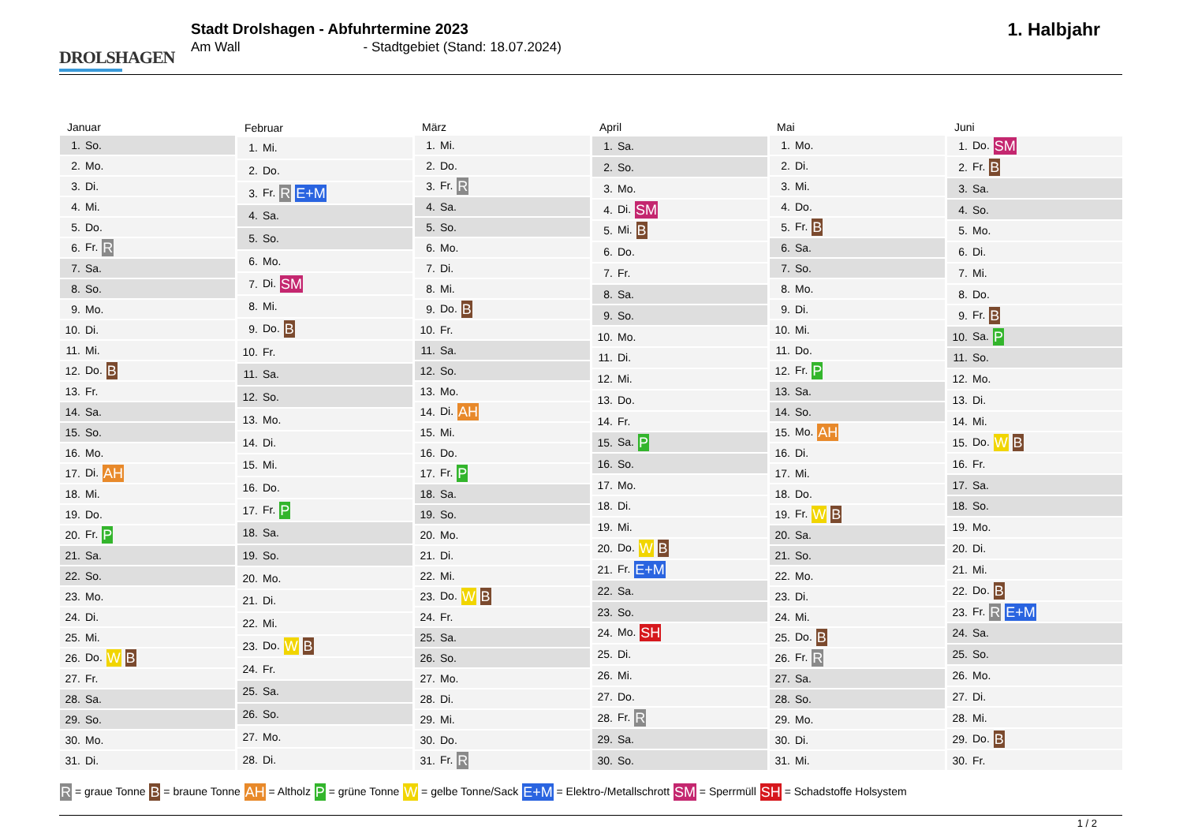DROLSHAGEN
Stadt Drolshagen - Abfuhrtermine 2023
Am Wall - Stadtgebiet (Stand: 18.07.2024)
1. Halbjahr
| Januar | |
| --- | --- |
| 1. | So. |
| 2. | Mo. |
| 3. | Di. |
| 4. | Mi. |
| 5. | Do. |
| 6. | Fr. R |
| 7. | Sa. |
| 8. | So. |
| 9. | Mo. |
| 10. | Di. |
| 11. | Mi. |
| 12. | Do. B |
| 13. | Fr. |
| 14. | Sa. |
| 15. | So. |
| 16. | Mo. |
| 17. | Di. AH |
| 18. | Mi. |
| 19. | Do. |
| 20. | Fr. P |
| 21. | Sa. |
| 22. | So. |
| 23. | Mo. |
| 24. | Di. |
| 25. | Mi. |
| 26. | Do. W B |
| 27. | Fr. |
| 28. | Sa. |
| 29. | So. |
| 30. | Mo. |
| 31. | Di. |
| Februar | |
| --- | --- |
| 1. | Mi. |
| 2. | Do. |
| 3. | Fr. R E+M |
| 4. | Sa. |
| 5. | So. |
| 6. | Mo. |
| 7. | Di. SM |
| 8. | Mi. |
| 9. | Do. B |
| 10. | Fr. |
| 11. | Sa. |
| 12. | So. |
| 13. | Mo. |
| 14. | Di. |
| 15. | Mi. |
| 16. | Do. |
| 17. | Fr. P |
| 18. | Sa. |
| 19. | So. |
| 20. | Mo. |
| 21. | Di. |
| 22. | Mi. |
| 23. | Do. W B |
| 24. | Fr. |
| 25. | Sa. |
| 26. | So. |
| 27. | Mo. |
| 28. | Di. |
| März | |
| --- | --- |
| 1. | Mi. |
| 2. | Do. |
| 3. | Fr. R |
| 4. | Sa. |
| 5. | So. |
| 6. | Mo. |
| 7. | Di. |
| 8. | Mi. |
| 9. | Do. B |
| 10. | Fr. |
| 11. | Sa. |
| 12. | So. |
| 13. | Mo. |
| 14. | Di. AH |
| 15. | Mi. |
| 16. | Do. |
| 17. | Fr. P |
| 18. | Sa. |
| 19. | So. |
| 20. | Mo. |
| 21. | Di. |
| 22. | Mi. |
| 23. | Do. W B |
| 24. | Fr. |
| 25. | Sa. |
| 26. | So. |
| 27. | Mo. |
| 28. | Di. |
| 29. | Mi. |
| 30. | Do. |
| 31. | Fr. R |
| April | |
| --- | --- |
| 1. | Sa. |
| 2. | So. |
| 3. | Mo. |
| 4. | Di. SM |
| 5. | Mi. B |
| 6. | Do. |
| 7. | Fr. |
| 8. | Sa. |
| 9. | So. |
| 10. | Mo. |
| 11. | Di. |
| 12. | Mi. |
| 13. | Do. |
| 14. | Fr. |
| 15. | Sa. P |
| 16. | So. |
| 17. | Mo. |
| 18. | Di. |
| 19. | Mi. |
| 20. | Do. W B |
| 21. | Fr. E+M |
| 22. | Sa. |
| 23. | So. |
| 24. | Mo. SH |
| 25. | Di. |
| 26. | Mi. |
| 27. | Do. |
| 28. | Fr. R |
| 29. | Sa. |
| 30. | So. |
| Mai | |
| --- | --- |
| 1. | Mo. |
| 2. | Di. |
| 3. | Mi. |
| 4. | Do. |
| 5. | Fr. B |
| 6. | Sa. |
| 7. | So. |
| 8. | Mo. |
| 9. | Di. |
| 10. | Mi. |
| 11. | Do. |
| 12. | Fr. P |
| 13. | Sa. |
| 14. | So. |
| 15. | Mo. AH |
| 16. | Di. |
| 17. | Mi. |
| 18. | Do. |
| 19. | Fr. W B |
| 20. | Sa. |
| 21. | So. |
| 22. | Mo. |
| 23. | Di. |
| 24. | Mi. |
| 25. | Do. B |
| 26. | Fr. R |
| 27. | Sa. |
| 28. | So. |
| 29. | Mo. |
| 30. | Di. |
| 31. | Mi. |
| Juni | |
| --- | --- |
| 1. | Do. SM |
| 2. | Fr. B |
| 3. | Sa. |
| 4. | So. |
| 5. | Mo. |
| 6. | Di. |
| 7. | Mi. |
| 8. | Do. |
| 9. | Fr. B |
| 10. | Sa. P |
| 11. | So. |
| 12. | Mo. |
| 13. | Di. |
| 14. | Mi. |
| 15. | Do. W B |
| 16. | Fr. |
| 17. | Sa. |
| 18. | So. |
| 19. | Mo. |
| 20. | Di. |
| 21. | Mi. |
| 22. | Do. B |
| 23. | Fr. R E+M |
| 24. | Sa. |
| 25. | So. |
| 26. | Mo. |
| 27. | Di. |
| 28. | Mi. |
| 29. | Do. B |
| 30. | Fr. |
R = graue Tonne B = braune Tonne AH = Altholz P = grüne Tonne W = gelbe Tonne/Sack E+M = Elektro-/Metallschrott SM = Sperrmüll SH = Schadstoffe Holsystem
1 / 2